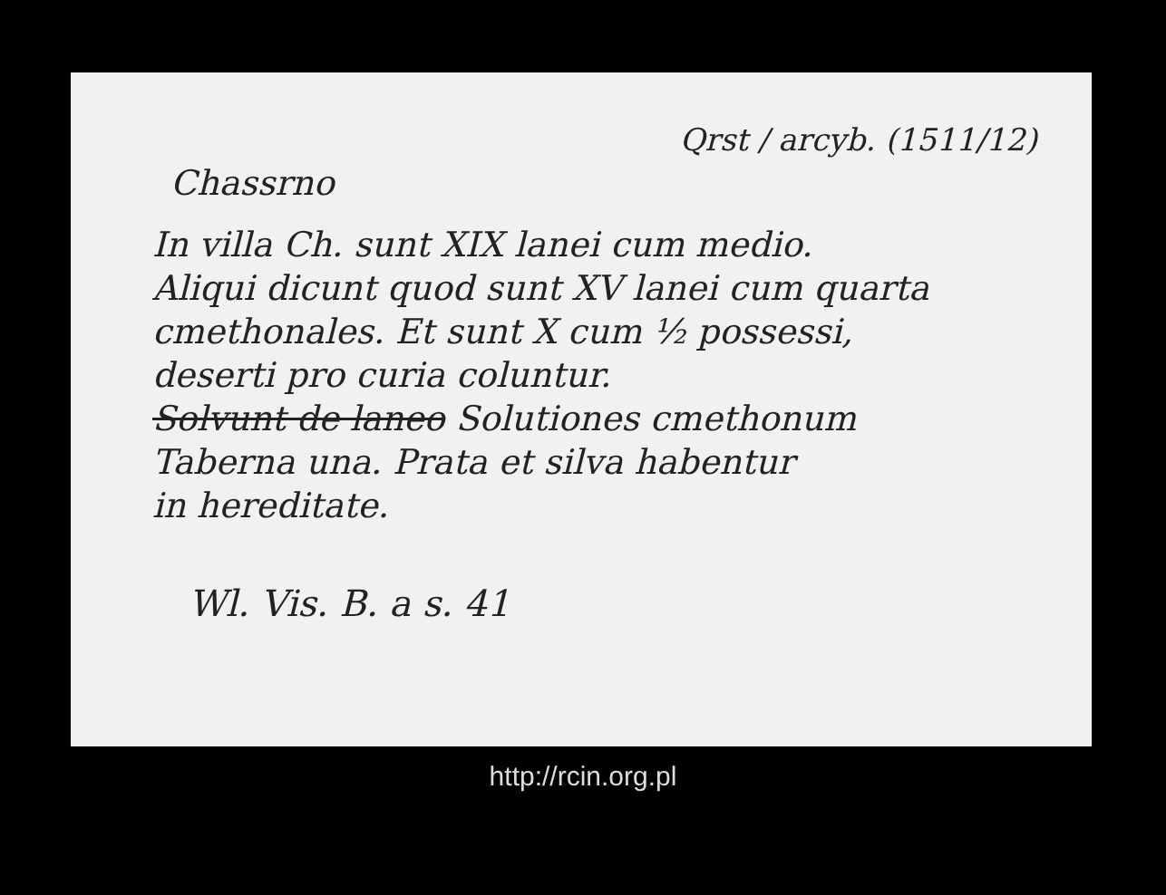Qrst / arcyb. (1511/12)
Chassrno
In villa Ch. sunt XIX lanei cum medio.
Aliqui dicunt quod sunt XV lanei cum quarta
cmethonales. Et sunt X cum ½ possessi,
deserti pro curia coluntur.
Solvunt de laneo Solutiones cmethonum
Taberna una. Prata et silva habentur
in hereditate.
Wl. Vis. B. a s. 41
http://rcin.org.pl